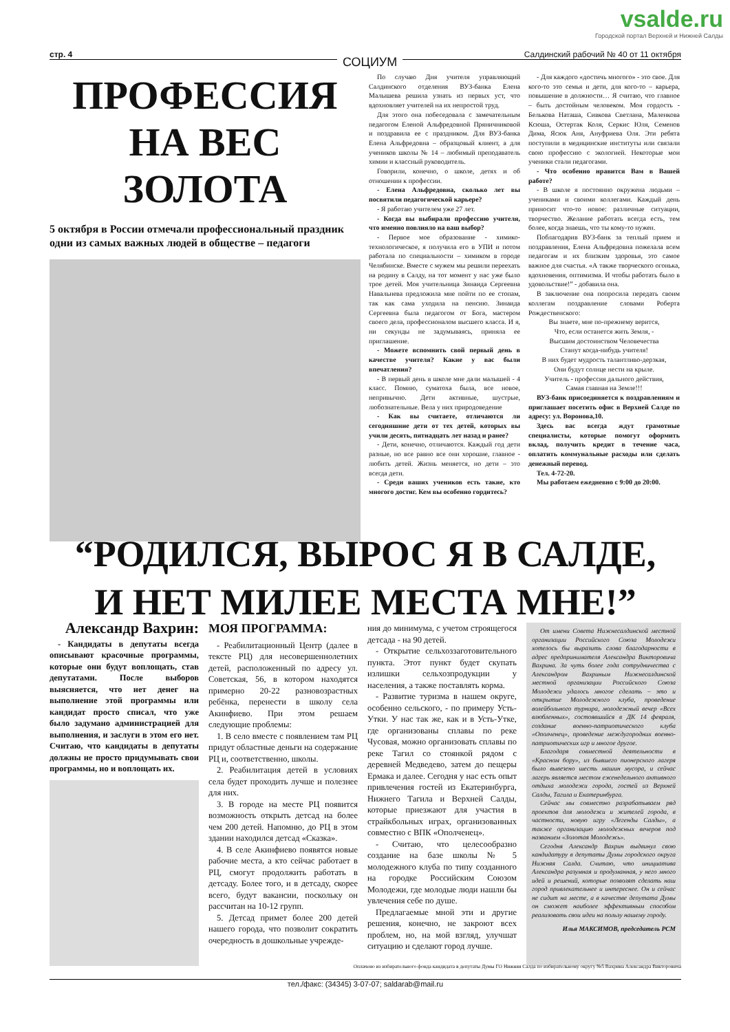vsalde.ru
Городской портал Верхней и Нижней Салды
стр. 4 Салдинский рабочий № 40 от 11 октября
СОЦИУМ
ПРОФЕССИЯ
НА ВЕС ЗОЛОТА
5 октября в России отмечали профессиональный праздник одни из самых важных людей в обществе – педагоги
По случаю Дня учителя управляющий Салдинского отделения ВУЗ-банка Елена Малышева решила узнать из первых уст, что вдохновляет учителей на их непростой труд.
Для этого она побеседовала с замечательным педагогом Еленой Альфредовной Пряничниковой и поздравила ее с праздником. Для ВУЗ-банка Елена Альфредовна – образцовый клиент, а для учеников школы № 14 – любимый преподаватель химии и классный руководитель.
Говорили, конечно, о школе, детях и об отношении к профессии.
- Елена Альфредовна, сколько лет вы посвятили педагогической карьере?
- Я работаю учителем уже 27 лет.
- Когда вы выбирали профессию учителя, что именно повлияло на ваш выбор?
- Первое мое образование - химико-технологическое, я получила его в УПИ и потом работала по специальности – химиком в городе Челябинске. Вместе с мужем мы решили переехать на родину в Салду, на тот момент у нас уже было трое детей. Моя учительница Зинаида Сергеевна Навальнева предложила мне пойти по ее стопам, так как сама уходила на пенсию. Зинаида Сергеевна была педагогом от Бога, мастером своего дела, профессионалом высшего класса. И я, ни секунды не задумываясь, приняла ее приглашение.
- Можете вспомнить свой первый день в качестве учителя? Какие у вас были впечатления?
- В первый день в школе мне дали малышей - 4 класс. Помню, суматоха была, все новое, непривычно. Дети активные, шустрые, любознательные. Вела у них природоведение
- Как вы считаете, отличаются ли сегодняшние дети от тех детей, которых вы учили десять, пятнадцать лет назад и ранее?
- Дети, конечно, отличаются. Каждый год дети разные, но все равно все они хорошие, главное - любить детей. Жизнь меняется, но дети – это всегда дети.
- Среди ваших учеников есть такие, кто многого достиг. Кем вы особенно гордитесь?
- Для каждого «достичь многого» - это свое. Для кого-то это семья и дети, для кого-то – карьера, повышение в должности… Я считаю, что главное – быть достойным человеком. Моя гордость - Белькова Наташа, Сивкова Светлана, Маленкова Ксюша, Остертак Коля, Серкис Юля, Семенов Дима, Ясюк Аня, Ануфриева Оля. Эти ребята поступили в медицинские институты или связали свою профессию с экологией. Некоторые мои ученики стали педагогами.
- Что особенно нравится Вам в Вашей работе?
- В школе я постоянно окружена людьми – учениками и своими коллегами. Каждый день приносит что-то новое: различные ситуации, творчество. Желание работать всегда есть, тем более, когда знаешь, что ты кому-то нужен.
Поблагодарив ВУЗ-банк за теплый прием и поздравления, Елена Альфредовна пожелала всем педагогам и их близким здоровья, это самое важное для счастья. «А также творческого огонька, вдохновения, оптимизма. И чтобы работать было в удовольствие!” - добавила она.
В заключение она попросила передать своим коллегам поздравление словами Роберта Рождественского:
Вы знаете, мне по-прежнему верится,
Что, если останется жить Земля, -
Высшим достоинством Человечества
Станут когда-нибудь учителя!
В них будет мудрость талантливо-дерзкая,
Они будут солнце нести на крыле.
Учитель - профессия дального действия,
Самая главная на Земле!!!
ВУЗ-банк присоединяется к поздравлениям и приглашает посетить офис в Верхней Салде по адресу: ул. Воронова,10.
Здесь вас всегда ждут грамотные специалисты, которые помогут оформить вклад, получить кредит в течение часа, оплатить коммунальные расходы или сделать денежный перевод.
Тел. 4-72-20.
Мы работаем ежедневно с 9:00 до 20:00.
“РОДИЛСЯ, ВЫРОС Я В САЛДЕ,
И НЕТ МИЛЕЕ МЕСТА МНЕ!”
Александр Вахрин:
- Кандидаты в депутаты всегда описывают красочные программы, которые они будут воплощать, став депутатами. После выборов выясняется, что нет денег на выполнение этой программы или кандидат просто списал, что уже было задумано администрацией для выполнения, и заслуги в этом его нет. Считаю, что кандидаты в депутаты должны не просто придумывать свои программы, но и воплощать их.
МОЯ ПРОГРАММА:
- Реабилитационный Центр (далее в тексте РЦ) для несовершеннолетних детей, расположенный по адресу ул. Советская, 56, в котором находятся примерно 20-22 разновозрастных ребёнка, перенести в школу села Акинфиево. При этом решаем следующие проблемы:
1. В село вместе с появлением там РЦ придут областные деньги на содержание РЦ и, соответственно, школы.
2. Реабилитация детей в условиях села будет проходить лучше и полезнее для них.
3. В городе на месте РЦ появится возможность открыть детсад на более чем 200 детей. Напомню, до РЦ в этом здании находился детсад «Сказка».
4. В селе Акинфиево появятся новые рабочие места, а кто сейчас работает в РЦ, смогут продолжить работать в детсаду. Более того, и в детсаду, скорее всего, будут вакансии, поскольку он рассчитан на 10-12 групп.
5. Детсад примет более 200 детей нашего города, что позволит сократить очередность в дошкольные учрежде-
ния до минимума, с учетом строящегося детсада - на 90 детей.
- Открытие сельхоззаготовительного пункта. Этот пункт будет скупать излишки сельхозпродукции у населения, а также поставлять корма.
- Развитие туризма в нашем округе, особенно сельского, - по примеру Усть-Утки. У нас так же, как и в Усть-Утке, где организованы сплавы по реке Чусовая, можно организовать сплавы по реке Тагил со стоянкой рядом с деревней Медведево, затем до пещеры Ермака и далее. Сегодня у нас есть опыт привлечения гостей из Екатеринбурга, Нижнего Тагила и Верхней Салды, которые приезжают для участия в страйкбольных играх, организованных совместно с ВПК «Ополченец».
- Считаю, что целесообразно создание на базе школы № 5 молодежного клуба по типу созданного на городке Российским Союзом Молодежи, где молодые люди нашли бы увлечения себе по душе.
Предлагаемые мной эти и другие решения, конечно, не закроют всех проблем, но, на мой взгляд, улучшат ситуацию и сделают город лучше.
От имени Совета Нижнесалдинской местной организации Российского Союза Молодежи хотелось бы выразить слова благодарности в адрес предпринимателя Александра Викторовича Вахрина. За чуть более года сотрудничества с Александром Вахриным Нижнесалдинской местной организации Российского Союза Молодежи удалось многое сделать – это и открытие Молодежного клуба, проведение волейбольного турнира, молодежный вечер «Всех влюбленных», состоявшийся в ДК 14 февраля, создание военно-патриотического клуба «Ополченец», проведение междугородних военно-патриотических игр и многое другое.
Благодаря совместной деятельности в «Красном бору», из бывшего пионерского лагеря было вывезено шесть машин мусора, и сейчас лагерь является местом еженедельного активного отдыха молодежи города, гостей из Верхней Салды, Тагила и Екатеринбурга.
Сейчас мы совместно разрабатываем ряд проектов для молодежи и жителей города, в частности, новую игру «Легенды Салды», а также организацию молодежных вечеров под названием «Золотая Молодежь».
Сегодня Александр Вахрин выдвинул свою кандидатуру в депутаты Думы городского округа Нижняя Салда. Считаю, что инициатива Александра разумная и продуманная, у него много идей и решений, которые позволят сделать наш город привлекательнее и интереснее. Он и сейчас не сидит на месте, а в качестве депутата Думы он сможет наиболее эффективным способом реализовать свои идеи на пользу нашему городу.
Илья МАКСИМОВ, председатель РСМ
Оплачено из избирательного фонда кандидата в депутаты Думы ГО Нижняя Салда по избирательному округу №5 Вахрина Александра Викторовича
тел./факс: (34345) 3-07-07; saldarab@mail.ru